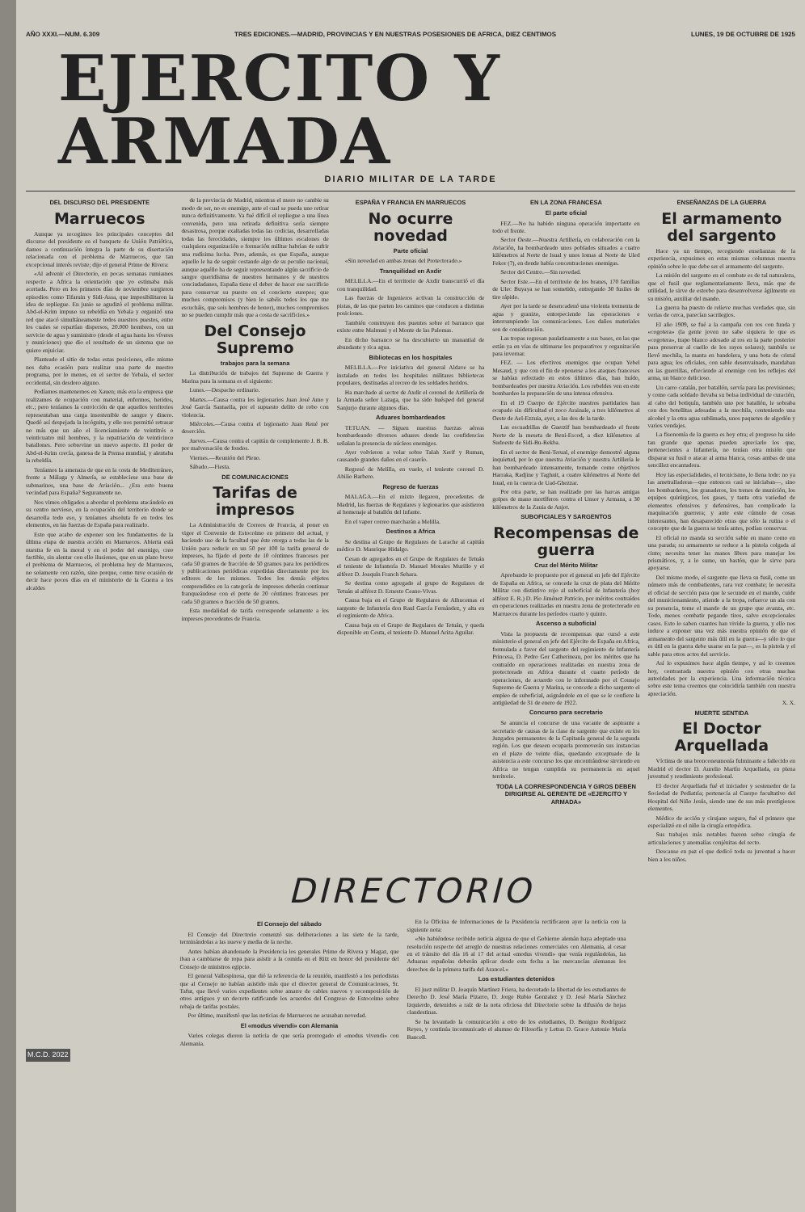AÑO XXXI.—NUM. 6.309 TRES EDICIONES.—MADRID, PROVINCIAS Y EN NUESTRAS POSESIONES DE AFRICA, DIEZ CENTIMOS LUNES, 19 DE OCTUBRE DE 1925
EJERCITO Y ARMADA
DIARIO MILITAR DE LA TARDE
DEL DISCURSO DEL PRESIDENTE
Marruecos
Aunque ya recogimos los principales conceptos del discurso del presidente en el banquete de Unión Patriótica, damos a continuación íntegra la parte de su disertación relacionada con el problema de Marruecos, que tan excepcional interés reviste; dijo el general Primo de Rivera:
«Al advenir el Directorio, en pocas semanas rumiamos respecto a Africa la orientación que yo estimaba más acertada. Pero en los primeros días de noviembre surgieron episodios como Tifaruin y Sidi-Assa, que imposibilitaron la idea de repliegue. En junio se agudizó el problema militar. Abd-el-Krim impuso su rebeldía en Yebala y organizó una red que atacó simultáneamente todos nuestros puestos, entre los cuales se repartían dispersos, 20.000 hombres, con un servicio de agua y suministro (desde el agua hasta los víveres y municiones) que dio el resultado de un sistema que no quiero enjuiciar.
Planteado el sitio de todas estas posiciones, ello mismo nos daba ocasión para realizar una parte de nuestro programa, por lo menos, en el sector de Yebala, el sector occidental, sin desdoro alguno.
Podíamos mantenernos en Xauen; más era la empresa que realizamos de ocupación con material, enfermos, heridos, etc.; pero teníamos la convicción de que aquellos territorios representaban una carga insostenible de sangre y dinero. Quedó así despejada la incógnita, y ello nos permitió retrasar no más que un año el licenciamiento de veintitrés o veinticuatro mil hombres, y la repatriación de veinticinco batallones. Pero sobrevino un nuevo aspecto. El poder de Abd-el-Krim crecía, ganosa de la Prensa mundial, y alentaba la rebeldía.
Teníamos la amenaza de que en la costa de Mediterráneo, frente a Málaga y Almería, se estableciese una base de submarinos, una base de Aviación... ¿Era esto buena vecindad para España? Seguramente no.
Nos vimos obligados a abordar el problema atacándolo en su centro nervioso, en la ocupación del territorio donde se desarrolla todo eso, y teníamos absoluta fe en todos los elementos, en las fuerzas de España para realizarlo.
Esto que acabo de exponer son los fundamentos de la última etapa de nuestra acción en Marruecos. Abierta está nuestra fe en la moral y en el poder del enemigo, creo factible, sin alentar con ello ilusiones, que en un plazo breve el problema de Marruecos, el problema hoy de Marruecos, no solamente con razón, sino porque, como tuve ocasión de decir hace pocos días en el ministerio de la Guerra a los alcaldes
de la provincia de Madrid, mientras el moro no cambie su modo de ser, no es enemigo, ante el cual se pueda uno retirar nunca definitivamente. Ya fué difícil el repliegue a una línea convenida, pero una retirada definitiva sería siempre desastrosa, porque exaltadas todas las codicias, desarrolladas todas las ferocidades, siempre los últimos escalones de cualquiera organización o formación militar habrían de sufrir una rudísima lucha. Pero, además, es que España, aunque aquello le ha de seguir costando algo de su peculio nacional, aunque aquéllo ha de seguir representando algún sacrificio de sangre queridísima de nuestros hermanos y de nuestros conciudadanos, España tiene el deber de hacer ese sacrificio para conservar su puesto en el concierto europeo; que muchos compromisos (y bien lo sabéis todos los que me escucháis, que sois hombres de honor), muchos compromisos no se pueden cumplir más que a costa de sacrificios.»
Del Consejo Supremo
trabajos para la semana
La distribución de trabajos del Supremo de Guerra y Marina para la semana es el siguiente:
Lunes.—Despacho ordinario.
Martes.—Causa contra los legionarios Juan José Amo y José García Santaella, por el supuesto delito de robo con violencia.
Miércoles.—Causa contra el legionario Juan René por deserción.
Jueves.—Causa contra el capitán de complemento J. B. B. por malversación de fondos.
Viernes.—Reunión del Pleno.
Sábado.—Fiesta.
DE COMUNICACIONES
Tarifas de impresos
La Administración de Correos de Francia, al poner en vigor el Convenio de Estocolmo en primero del actual, y haciendo uso de la facultad que éste otorga a todas las de la Unión para reducir en un 50 por 100 la tarifa general de impresos, ha fijado el porte de 10 céntimos franceses por cada 50 gramos de fracción de 50 gramos para los periódicos y publicaciones periódicas expedidas directamente por los editores de los mismos. Todos los demás objetos comprendidos en la categoría de impresos deberán continuar franqueándose con el porte de 20 céntimos franceses por cada 50 gramos o fracción de 50 gramos.
Esta modalidad de tarifa corresponde solamente a los impresos procedentes de Francia.
ESPAÑA Y FRANCIA EN MARRUECOS
No ocurre novedad
Parte oficial
«Sin novedad en ambas zonas del Protectorado.»
Tranquilidad en Axdir
MELILLA.—En el territorio de Axdir transcurrió el día con tranquilidad.
Las fuerzas de Ingenieros activan la construcción de pistas, de las que parten los caminos que conducen a distintas posiciones.
También construyen dos puentes sobre el barranco que existe entre Malmusi y el Monte de las Palomas.
En dicho barranco se ha descubierto un manantial de abundante y rica agua.
Bibliotecas en los hospitales
MELILLA.—Por iniciativa del general Aldave se ha instalado en todos los hospitales militares bibliotecas populares, destinadas al recreo de los soldados heridos.
Ha marchado al sector de Axdir el coronel de Artillería de la Armada señor Lazaga, que ha sido huésped del general Sanjurjo durante algunos días.
Aduares bombardeados
TETUAN. — Siguen nuestras fuerzas aéreas bombardeando diversos aduares donde las confidencias señalan la presencia de núcleos enemigos.
Ayer volvieron a volar sobre Talah Xerif y Ruman, causando grandes daños en el caserío.
Regresó de Melilla, en vuelo, el teniente coronel D. Abilio Barbero.
Regreso de fuerzas
MALAGA.—En el mixto llegaron, procedentes de Madrid, las fuerzas de Regulares y legionarios que asistieron al homenaje al batallón del Infante.
En el vapor correo marcharán a Melilla.
Destinos a Africa
Se destina al Grupo de Regulares de Larache al capitán médico D. Manrique Hidalgo.
Cesan de agregados en el Grupo de Regulares de Tetuán el teniente de Infantería D. Manuel Morales Murillo y el alférez D. Joaquín Franch Sehara.
Se destina como agregado al grupo de Regulares de Tetuán al alférez D. Ernesto Ceano-Vivas.
Causa baja en el Grupo de Regulares de Alhucemas el sargento de Infantería don Raul García Fernández, y alta en el regimiento de Africa.
Causa baja en el Grupo de Regulares de Tetuán, y queda disponible en Ceuta, el teniente D. Manuel Ariza Aguilar.
EN LA ZONA FRANCESA
El parte oficial
FEZ.—No ha habido ninguna operación importante en todo el frente.
Sector Oeste.—Nuestra Artillería, en colaboración con la Aviación, ha bombardeado unos poblados situados a cuatro kilómetros al Norte de Isual y unos lomas al Norte de Uled Fekor (?), en donde había concentraciones enemigas.
Sector del Centro.—Sin novedad.
Sector Este.—En el territorio de los branes, 170 familias de Ulec Buyaya se han sometido, entregando 30 fusiles de tiro rápido.
Ayer por la tarde se desencadenó una violenta tormenta de agua y granizo, entorpeciendo las operaciones e interrumpiendo las comunicaciones. Los daños materiales son de consideración.
Las tropas regresan paulatinamente a sus bases, en las que están ya en vías de ultimarse los preparativos y organización para invernar.
FEZ. — Los efectivos enemigos que ocupan Yebel Mesaud, y que con el fin de oponerse a los ataques franceses se habían reforzado en estos últimos días, han huído, bombardeados por nuestra Aviación. Los rebeldes ven en este bombardeo la preparación de una intensa ofensiva.
En el 19 Cuerpo de Ejército nuestros partidarios han ocupado sin dificultad el zoco Arainale, a tres kilómetros al Oeste de Ael-Ezzuia, ayer, a las dos de la tarde.
Las escuadrillas de Guerzif han bombardeado el frente Norte de la meseta de Beni-Escod, a diez kilómetros al Sudoeste de Sidi-Bu-Rekba.
En el sector de Beni-Terual, el enemigo demostró alguna inquietud, por lo que nuestra Aviación y nuestra Artillería le han bombardeado intensamente, tomando como objetivos Harraka, Radjine y Taghnit, a cuatro kilómetros al Norte del Isual, en la cuenca de Uad-Ghezzar.
Por otra parte, se han realizado por las harcas amigas golpes de mano mortíferos contra el Unsor y Armana, a 30 kilómetros de la Zauia de Anjot.
SUBOFICIALES Y SARGENTOS
Recompensas de guerra
Cruz del Mérito Militar
Aprobando lo propuesto por el general en jefe del Ejército de España en Africa, se concede la cruz de plata del Mérito Militar con distintivo rojo al suboficial de Infantería (hoy alférez E. R.) D. Pío Jiménez Patricio, por méritos contraídos en operaciones realizadas en nuestra zona de protectorado en Marruecos durante los períodos cuarto y quinto.
Ascenso a suboficial
Vista la propuesta de recompensas que cursó a este ministerio el general en jefe del Ejército de España en Africa, formulada a favor del sargento del regimiento de Infantería Princesa, D. Pedro Gor Catherineau, por los méritos que ha contraído en operaciones realizadas en nuestra zona de protectorado en Africa durante el cuarto período de operaciones, de acuerdo con lo informado por el Consejo Supremo de Guerra y Marina, se concede a dicho sargento el empleo de suboficial, asignándole en el que se le confiere la antigüedad de 31 de enero de 1922.
Concurso para secretario
Se anuncia el concurso de una vacante de aspirante a secretario de causas de la clase de sargento que existe en los Juzgados permanentes de la Capitanía general de la segunda región. Los que deseen ocuparla promoverán sus instancias en el plazo de veinte días, quedando exceptuado de la asistencia a este concurso los que encontrándose sirviendo en Africa no tengan cumplida su permanencia en aquel territorio.
TODA LA CORRESPONDENCIA Y GIROS DEBEN DIRIGIRSE AL GERENTE DE «EJERCITO Y ARMADA»
ENSEÑANZAS DE LA GUERRA
El armamento del sargento
Hace ya un tiempo, recogiendo enseñanzas de la experiencia, expusimos en estas mismas columnas nuestra opinión sobre lo que debe ser el armamento del sargento.
La misión del sargento en el combate es de tal naturaleza, que el fusil que reglamentariamente lleva, más que de utilidad, le sirve de estorbo para desenvolverse ágilmente en su misión, auxiliar del mando.
La guerra ha puesto de relieve muchas verdades que, sin verlas de cerca, parecían sacrilegios.
El año 1909, se fué a la campaña con ros con funda y «cogotera» (la gente joven no sabe siquiera lo que es «cogotera», trapo blanco adosado al ros en la parte posterior para preservar al cuello de los rayos solares); también se llevó mochila, la manta en bandolera, y una bota de cristal para agua; los oficiales, con sable desenvainado, mandaban en las guerrillas, ofreciendo al enemigo con los reflejos del arma, un blanco delicioso.
Un carro catalán, por batallón, servía para las provisiones; y como cada soldado llevaba su bolsa individual de curación, al cabo del botiquín, también uno por batallón, le sobraba con dos botellitas adosadas a la mochila, conteniendo una alcohol y la otra agua sublimada, unos paquetes de algodón y varios vendajes.
La fisonomía de la guerra es hoy otra; el progreso ha sido tan grande que apenas pueden apreciarlo los que, pertenecientes a Infantería, no tenían otra misión que disparar su fusil o atacar al arma blanca, cosas ambas de una sencillez encantadora.
Hoy las especialidades, el tecnicismo, lo llena todo: no ya las ametralladoras—que entonces casi se iniciaban—, sino los bombarderos, los granaderos, los trenes de munición, los equipos quirúrgicos, los gases, y tanta otra variedad de elementos ofensivos y defensivos, han complicado la maquinación guerrera; y ante este cúmulo de cosas interesantes, han desaparecido otras que sólo la rutina o el concepto que de la guerra se tenía antes, podían conservar.
El oficial no manda su sección sable en mano como en una parada; su armamento se reduce a la pistola colgada al cinto; necesita tener las manos libres para manejar los prismáticos, y, a lo sumo, un bastón, que le sirve para apoyarse.
Del mismo modo, el sargento que lleva su fusil, como un número más de combatientes, rara vez combate; lo necesita el oficial de sección para que le secunde en el mando, cuide del municionamiento, atiende a la tropa, refuerce un ala con su presencia, tome el mando de un grupo que avanza, etc. Todo, menos combatir pegando tiros, salvo excepcionales casos. Esto lo saben cuantos han vivido la guerra, y ello nos induce a exponer una vez más nuestra opinión de que el armamento del sargento más útil en la guerra—y sólo lo que es útil en la guerra debe usarse en la paz—, es la pistola y el sable para otros actos del servicio.
Así lo expusimos hace algún tiempo, y así lo creemos hoy, contrastada nuestra opinión con otras muchas autoridades por la experiencia. Una información técnica sobre este tema creemos que coincidiría también con nuestra apreciación.
X. X.
MUERTE SENTIDA
El Doctor Arquellada
Víctima de una bronconeumonía fulminante a fallecido en Madrid el doctor D. Aurelio Martín Arquellada, en plena juventud y rendimiento profesional.
El doctor Arquellada fué el iniciador y sostenedor de la Sociedad de Pediatría; pertenecía al Cuerpo facultativo del Hospital del Niño Jesús, siendo uno de sus más prestigiosos elementos.
Médico de acción y cirujano seguro, fué el primero que especializó en el niño la cirugía ortopédica.
Sus trabajos más notables fueron sobre cirugía de articulaciones y anomalías conjénitas del recto.
Descanse en paz el que dedicó toda su juventud a hacer bien a los niños.
DIRECTORIO
El Consejo del sábado
El Consejo del Directorio comenzó sus deliberaciones a las siete de la tarde, terminándolas a las nueve y media de la noche.
Antes habían abandonado la Presidencia los generales Primo de Rivera y Magaz, que iban a cambiarse de ropa para asistir a la comida en el Ritz en honor del presidente del Consejo de ministros egipcio.
El general Vallespinosa, que dió la referencia de la reunión, manifestó a los periodistas que al Consejo no habían asistido más que el director general de Comunicaciones, Sr. Tafur, que llevó varios expedientes sobre amarre de cables nuevos y recomposición de otros antiguos y un decreto ratificando los acuerdos del Congreso de Estocolmo sobre rebaja de tarifas postales.
Por último, manifestó que las noticias de Marruecos no acusaban novedad.
El «modus vivendi» con Alemania
Varios colegas dieron la noticia de que sería prorrogado el «modus vivendi» con Alemania.
En la Oficina de Informaciones de la Presidencia rectificaron ayer la noticia con la siguiente nota:
«No habiéndose recibido noticia alguna de que el Gobierno alemán haya adoptado una resolución respecto del arreglo de nuestras relaciones comerciales con Alemania, al cesar en el tránsito del día 16 al 17 del actual «modus vivendi» que venía regulándolas, las Aduanas españolas deberán aplicar desde esta fecha a las mercancías alemanas los derechos de la primera tarifa del Arancel.»
Los estudiantes detenidos
El juez militar D. Joaquín Martínez Friera, ha decretado la libertad de los estudiantes de Derecho D. José María Pizarro, D. Jorge Rubio Gonzalez y D. José María Sánchez Izquierdo, detenidos a raíz de la nota oficiosa del Directorio sobre la difusión de hojas clandestinas.
Se ha levantado la comunicación a otro de los estudiantes, D. Benigno Rodríguez Reyes, y continúa incomunicado el alumno de Filosofía y Letras D. Graco Antonio María Bancell.
M.C.D. 2022